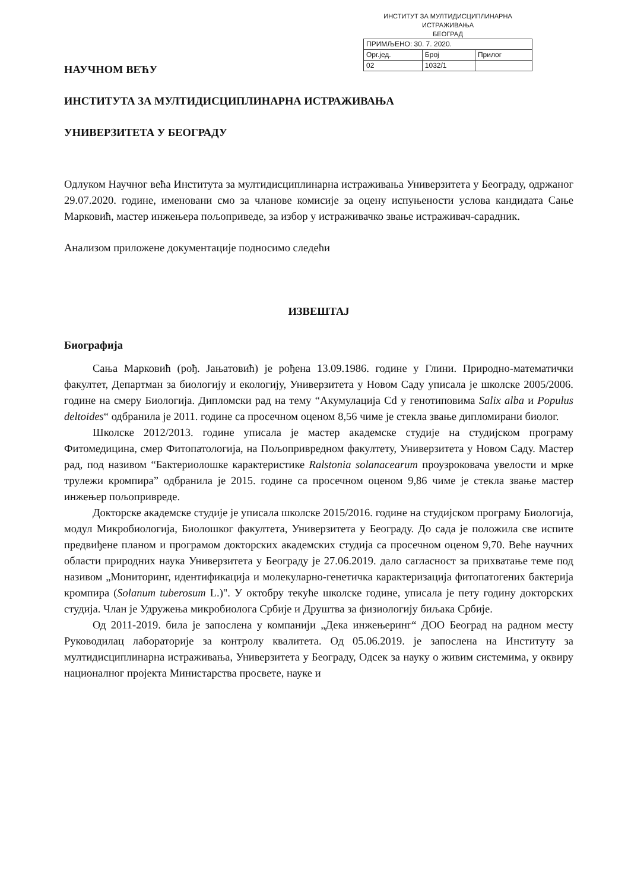ИНСТИТУТ ЗА МУЛТИДИСЦИПЛИНАРНА ИСТРАЖИВАЊА
БЕОГРАД
| ПРИМЉЕНО: 30. 7. 2020. | | |
| Орг.јед. | Број | Прилог |
| 02 | 1032/1 | |
НАУЧНОМ ВЕЋУ
ИНСТИТУТА ЗА МУЛТИДИСЦИПЛИНАРНА ИСТРАЖИВАЊА
УНИВЕРЗИТЕТА У БЕОГРАДУ
Одлуком Научног већа Института за мултидисциплинарна истраживања Универзитета у Београду, одржаног 29.07.2020. године, именовани смо за чланове комисије за оцену испуњености услова кандидата Сање Марковић, мастер инжењера пољоприведе, за избор у истраживачко звање истраживач-сарадник.
Анализом приложене документације подносимо следећи
ИЗВЕШТАЈ
Биографија
Сања Марковић (рођ. Јањатовић) је рођена 13.09.1986. године у Глини. Природно-математички факултет, Департман за биологију и екологију, Универзитета у Новом Саду уписала је школске 2005/2006. године на смеру Биологија. Дипломски рад на тему “Акумулација Cd у генотиповима Salix alba и Populus deltoides“ одбранила је 2011. године са просечном оценом 8,56 чиме је стекла звање дипломирани биолог.
Школске 2012/2013. године уписала је мастер академске студије на студијском програму Фитомедицина, смер Фитопатологија, на Пољопривредном факултету, Универзитета у Новом Саду. Мастер рад, под називом “Бактериолошке карактеристике Ralstonia solanacearum проузроковача увелости и мрке трулежи кромпира” одбранила је 2015. године са просечном оценом 9,86 чиме је стекла звање мастер инжењер пољопривреде.
Докторске академске студије је уписала школске 2015/2016. године на студијском програму Биологија, модул Микробиологија, Биолошког факултета, Универзитета у Београду. До сада је положила све испите предвиђене планом и програмом докторских академских студија са просечном оценом 9,70. Веће научних области природних наука Универзитета у Београду је 27.06.2019. дало сагласност за прихватање теме под називом „Мониторинг, идентификација и молекуларно-генетичка карактеризација фитопатогених бактерија кромпира (Solanum tuberosum L.)". У октобру текуће школске године, уписала је пету годину докторских студија. Члан је Удружења микробиолога Србије и Друштва за физиологију биљака Србије.
Од 2011-2019. била је запослена у компанији „Дека инжењеринг“ ДОО Београд на радном месту Руководилац лабораторије за контролу квалитета. Од 05.06.2019. је запослена на Институту за мултидисциплинарна истраживања, Универзитета у Београду, Одсек за науку о живим системима, у оквиру националног пројекта Министарства просвете, науке и